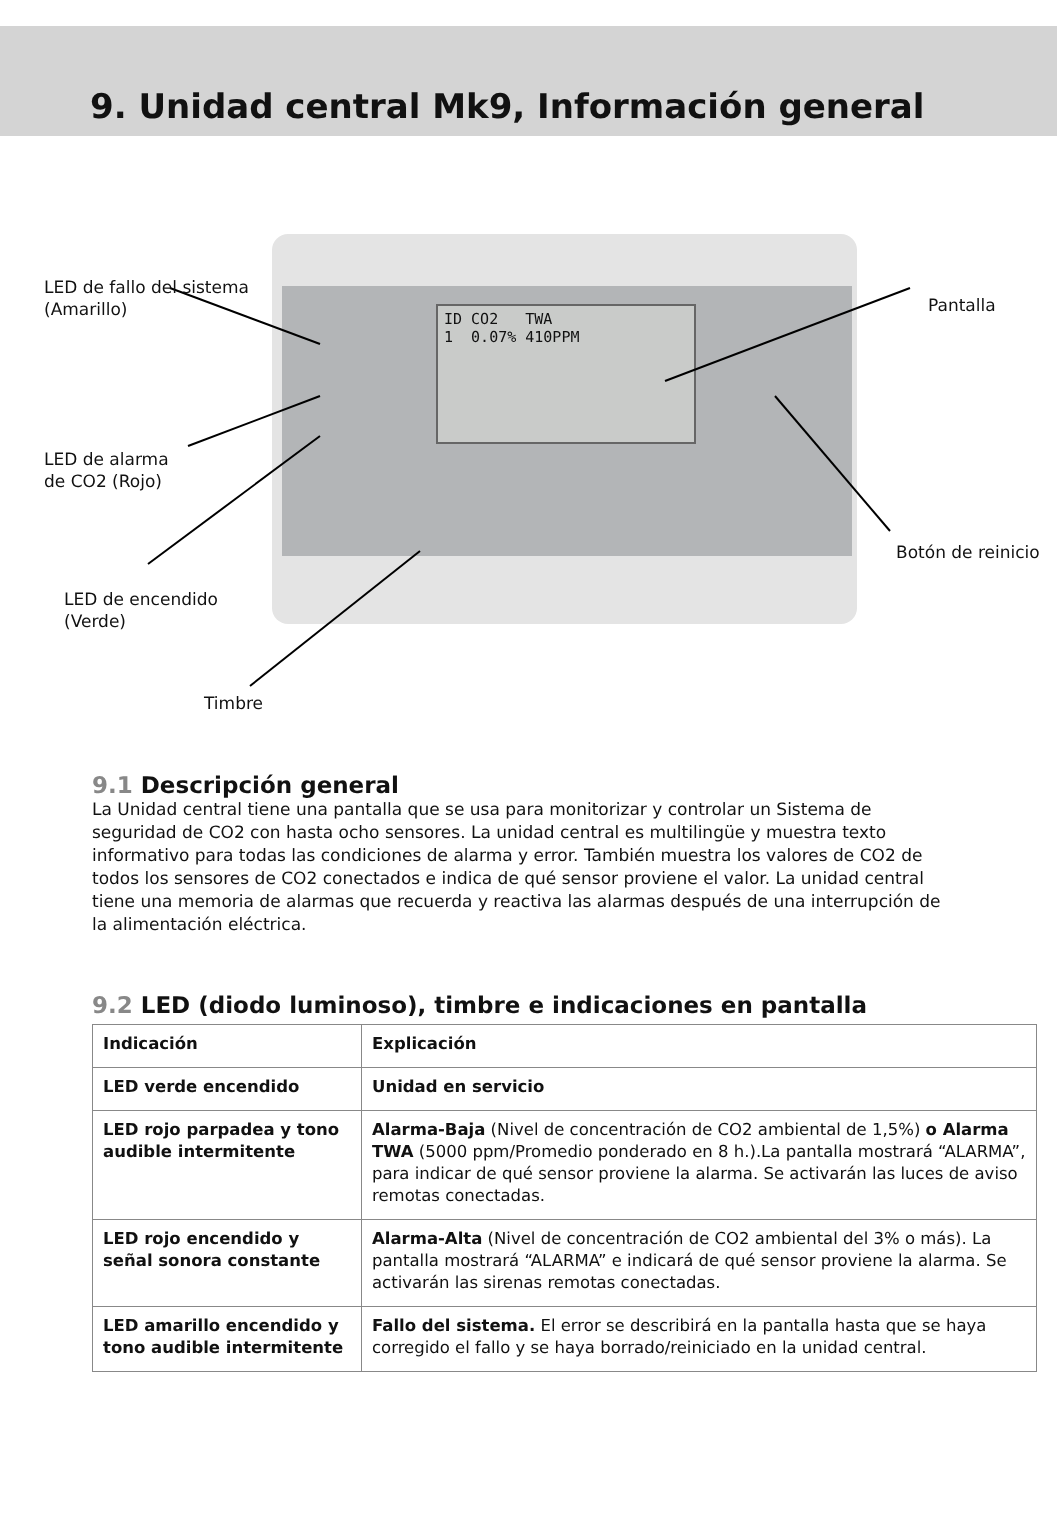9. Unidad central Mk9, Información general
ID CO2 TWA
1 0.07% 410PPM
LED de fallo del sistema
(Amarillo)
LED de alarma
de CO2 (Rojo)
LED de encendido
(Verde)
Timbre
Pantalla
Botón de reinicio
9.1 Descripción general
La Unidad central tiene una pantalla que se usa para monitorizar y controlar un Sistema de seguridad de CO2 con hasta ocho sensores. La unidad central es multilingüe y muestra texto informativo para todas las condiciones de alarma y error. También muestra los valores de CO2 de todos los sensores de CO2 conectados e indica de qué sensor proviene el valor. La unidad central tiene una memoria de alarmas que recuerda y reactiva las alarmas después de una interrupción de la alimentación eléctrica.
9.2 LED (diodo luminoso), timbre e indicaciones en pantalla
| Indicación | Explicación |
| --- | --- |
| LED verde encendido | Unidad en servicio |
| LED rojo parpadea y tono audible intermitente | Alarma-Baja (Nivel de concentración de CO2 ambiental de 1,5%) o Alarma TWA (5000 ppm/Promedio ponderado en 8 h.).La pantalla mostrará “ALARMA”, para indicar de qué sensor proviene la alarma. Se activarán las luces de aviso remotas conectadas. |
| LED rojo encendido y señal sonora constante | Alarma-Alta (Nivel de concentración de CO2 ambiental del 3% o más). La pantalla mostrará “ALARMA” e indicará de qué sensor proviene la alarma. Se activarán las sirenas remotas conectadas. |
| LED amarillo encendido y tono audible intermitente | Fallo del sistema. El error se describirá en la pantalla hasta que se haya corregido el fallo y se haya borrado/reiniciado en la unidad central. |